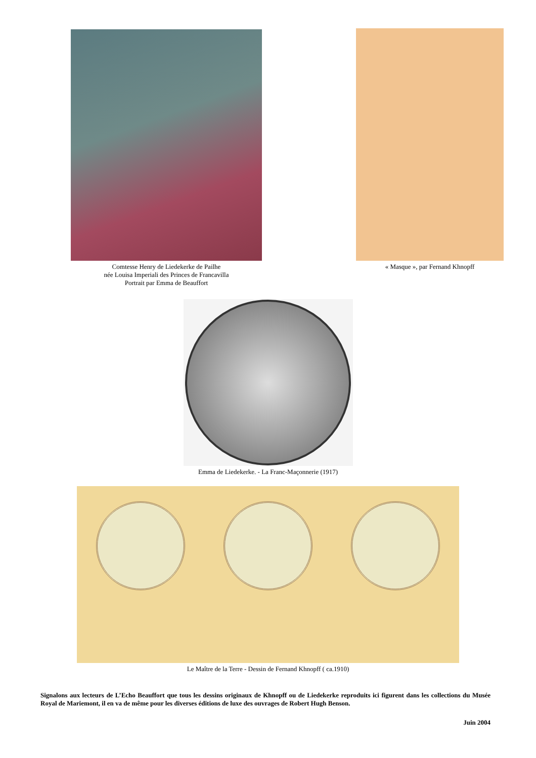Comtesse Henry de Liedekerke de Pailhe
née Louisa Imperiali des Princes de Francavilla
Portrait par Emma de Beauffort
« Masque », par Fernand Khnopff
Emma de Liedekerke. - La Franc-Maçonnerie (1917)
Le Maître de la Terre - Dessin de Fernand Khnopff ( ca.1910)
Signalons aux lecteurs de L’Echo Beauffort que tous les dessins originaux de Khnopff ou de Liedekerke reproduits ici figurent dans les collections du Musée Royal de Mariemont, il en va de même pour les diverses éditions de luxe des ouvrages de Robert Hugh Benson.
Juin 2004